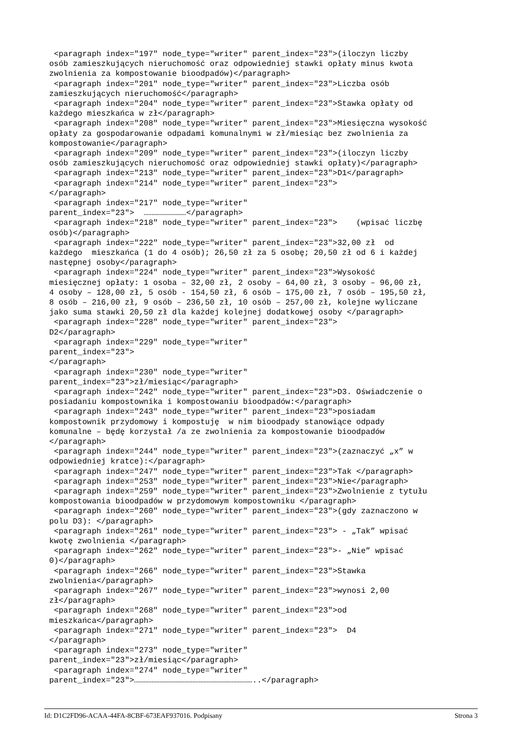<paragraph index="197" node_type="writer" parent_index="23">(iloczyn liczby
osób zamieszkujących nieruchomość oraz odpowiedniej stawki opłaty minus kwota
zwolnienia za kompostowanie bioodpadów)</paragraph>
 <paragraph index="201" node_type="writer" parent_index="23">Liczba osób
zamieszkujących nieruchomość</paragraph>
 <paragraph index="204" node_type="writer" parent_index="23">Stawka opłaty od
każdego mieszkańca w zł</paragraph>
 <paragraph index="208" node_type="writer" parent_index="23">Miesięczna wysokość
opłaty za gospodarowanie odpadami komunalnymi w zł/miesiąc bez zwolnienia za
kompostowanie</paragraph>
 <paragraph index="209" node_type="writer" parent_index="23">(iloczyn liczby
osób zamieszkujących nieruchomość oraz odpowiedniej stawki opłaty)</paragraph>
 <paragraph index="213" node_type="writer" parent_index="23">D1</paragraph>
 <paragraph index="214" node_type="writer" parent_index="23">
</paragraph>
 <paragraph index="217" node_type="writer"
parent_index="23">  ………………………</paragraph>
 <paragraph index="218" node_type="writer" parent_index="23">    (wpisać liczbę
osób)</paragraph>
 <paragraph index="222" node_type="writer" parent_index="23">32,00 zł  od
każdego  mieszkańca (1 do 4 osób); 26,50 zł za 5 osobę; 20,50 zł od 6 i każdej
następnej osoby</paragraph>
 <paragraph index="224" node_type="writer" parent_index="23">Wysokość
miesięcznej opłaty: 1 osoba – 32,00 zł, 2 osoby – 64,00 zł, 3 osoby – 96,00 zł,
4 osoby – 128,00 zł, 5 osób - 154,50 zł, 6 osób – 175,00 zł, 7 osób – 195,50 zł,
8 osób – 216,00 zł, 9 osób – 236,50 zł, 10 osób – 257,00 zł, kolejne wyliczane
jako suma stawki 20,50 zł dla każdej kolejnej dodatkowej osoby </paragraph>
 <paragraph index="228" node_type="writer" parent_index="23">
D2</paragraph>
 <paragraph index="229" node_type="writer"
parent_index="23">
</paragraph>
 <paragraph index="230" node_type="writer"
parent_index="23">zł/miesiąc</paragraph>
 <paragraph index="242" node_type="writer" parent_index="23">D3. Oświadczenie o
posiadaniu kompostownika i kompostowaniu bioodpadów:</paragraph>
 <paragraph index="243" node_type="writer" parent_index="23">posiadam
kompostownik przydomowy i kompostuję  w nim bioodpady stanowiące odpady
komunalne – będę korzystał /a ze zwolnienia za kompostowanie bioodpadów
</paragraph>
 <paragraph index="244" node_type="writer" parent_index="23">(zaznaczyć „x” w
odpowiedniej kratce):</paragraph>
 <paragraph index="247" node_type="writer" parent_index="23">Tak </paragraph>
 <paragraph index="253" node_type="writer" parent_index="23">Nie</paragraph>
 <paragraph index="259" node_type="writer" parent_index="23">Zwolnienie z tytułu
kompostowania bioodpadów w przydomowym kompostowniku </paragraph>
 <paragraph index="260" node_type="writer" parent_index="23">(gdy zaznaczono w
polu D3): </paragraph>
 <paragraph index="261" node_type="writer" parent_index="23"> - „Tak” wpisać
kwotę zwolnienia </paragraph>
 <paragraph index="262" node_type="writer" parent_index="23">- „Nie” wpisać
0)</paragraph>
 <paragraph index="266" node_type="writer" parent_index="23">Stawka
zwolnienia</paragraph>
 <paragraph index="267" node_type="writer" parent_index="23">wynosi 2,00
zł</paragraph>
 <paragraph index="268" node_type="writer" parent_index="23">od
mieszkańca</paragraph>
 <paragraph index="271" node_type="writer" parent_index="23">  D4
</paragraph>
 <paragraph index="273" node_type="writer"
parent_index="23">zł/miesiąc</paragraph>
 <paragraph index="274" node_type="writer"
parent_index="23">…………………………………………………………………..</paragraph>
Id: D1C2FD96-ACAA-44FA-8CBF-673EAF937016. Podpisany Strona 3